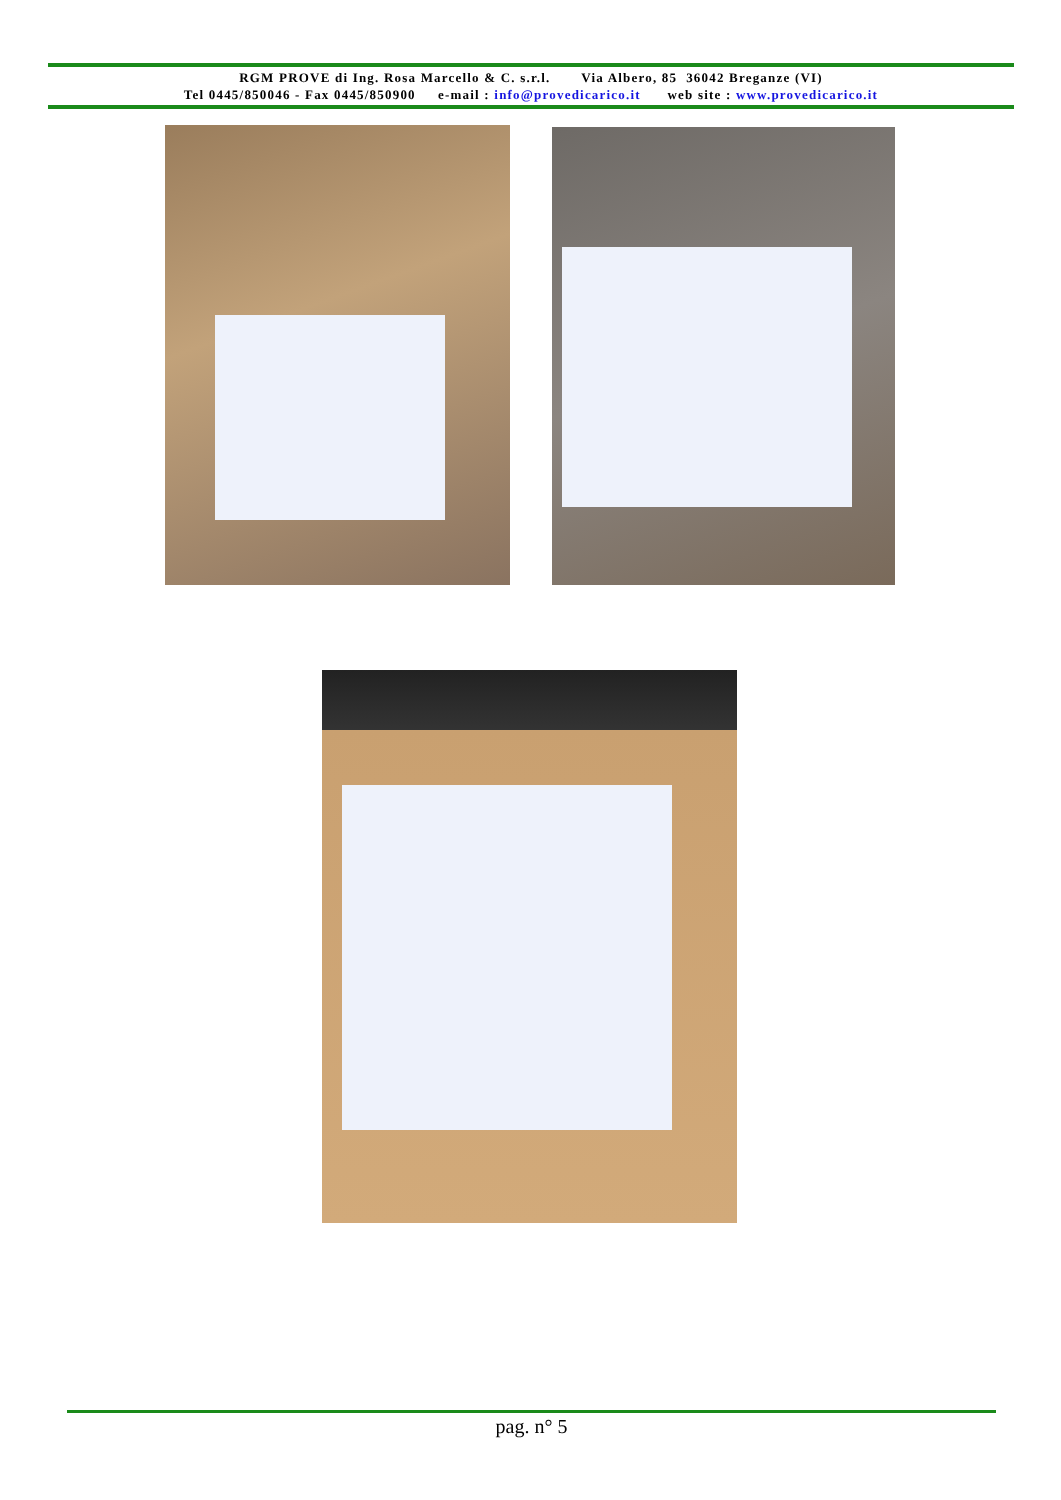RGM PROVE di Ing. Rosa Marcello & C. s.r.l. Via Albero, 85 36042 Breganze (VI)
Tel 0445/850046 - Fax 0445/850900 e-mail : info@provedicarico.it web site : www.provedicarico.it
pag. n° 5